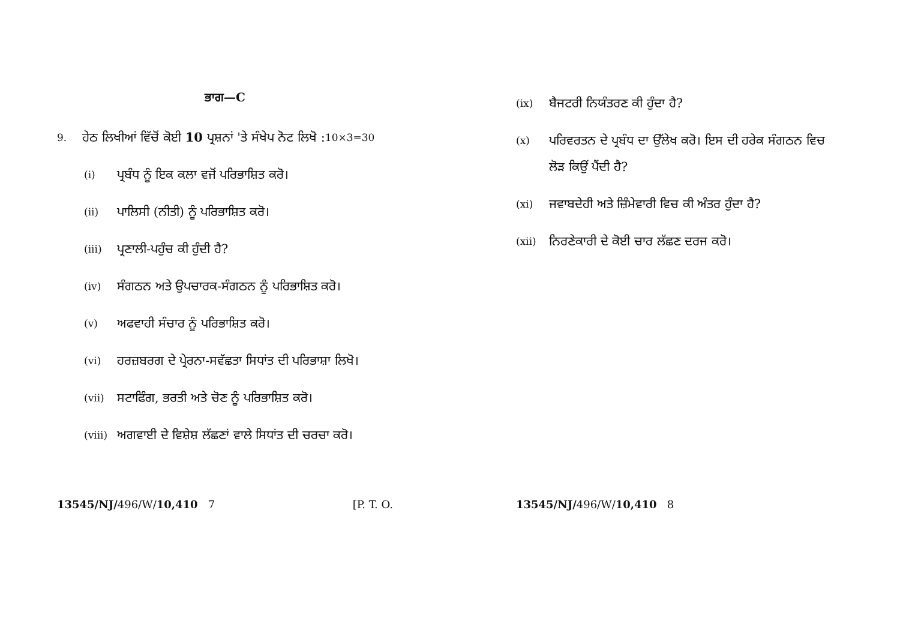ਭਾਗ—C
9. ਹੇਠ ਲਿਖੀਆਂ ਵਿੱਚੋਂ ਕੋਈ 10 ਪ੍ਰਸ਼ਨਾਂ 'ਤੇ ਸੰਖੇਪ ਨੋਟ ਲਿਖੋ : 10×3=30
(i) ਪ੍ਰਬੰਧ ਨੂੰ ਇਕ ਕਲਾ ਵਜੋਂ ਪਰਿਭਾਸ਼ਿਤ ਕਰੋ।
(ii) ਪਾਲਿਸੀ (ਨੀਤੀ) ਨੂੰ ਪਰਿਭਾਸ਼ਿਤ ਕਰੋ।
(iii) ਪ੍ਰਣਾਲੀ-ਪਹੁੰਚ ਕੀ ਹੁੰਦੀ ਹੈ?
(iv) ਸੰਗਠਨ ਅਤੇ ਉਪਚਾਰਕ-ਸੰਗਠਨ ਨੂੰ ਪਰਿਭਾਸ਼ਿਤ ਕਰੋ।
(v) ਅਫਵਾਹੀ ਸੰਚਾਰ ਨੂੰ ਪਰਿਭਾਸ਼ਿਤ ਕਰੋ।
(vi) ਹਰਜ਼ਬਰਗ ਦੇ ਪ੍ਰੇਰਨਾ-ਸਵੱਛਤਾ ਸਿਧਾਂਤ ਦੀ ਪਰਿਭਾਸ਼ਾ ਲਿਖੋ।
(vii) ਸਟਾਫਿੰਗ, ਭਰਤੀ ਅਤੇ ਚੋਣ ਨੂੰ ਪਰਿਭਾਸ਼ਿਤ ਕਰੋ।
(viii) ਅਗਵਾਈ ਦੇ ਵਿਸ਼ੇਸ਼ ਲੱਛਣਾਂ ਵਾਲੇ ਸਿਧਾਂਤ ਦੀ ਚਰਚਾ ਕਰੋ।
13545/NJ/496/W/10,410 7 [P. T. O.
(ix) ਬੈਜਟਰੀ ਨਿਯੰਤਰਣ ਕੀ ਹੁੰਦਾ ਹੈ?
(x) ਪਰਿਵਰਤਨ ਦੇ ਪ੍ਰਬੰਧ ਦਾ ਉੱਲੇਖ ਕਰੋ। ਇਸ ਦੀ ਹਰੇਕ ਸੰਗਠਨ ਵਿਚ ਲੋੜ ਕਿਉਂ ਪੈਂਦੀ ਹੈ?
(xi) ਜਵਾਬਦੇਹੀ ਅਤੇ ਜ਼ਿੰਮੇਵਾਰੀ ਵਿਚ ਕੀ ਅੰਤਰ ਹੁੰਦਾ ਹੈ?
(xii) ਨਿਰਣੇਕਾਰੀ ਦੇ ਕੋਈ ਚਾਰ ਲੱਛਣ ਦਰਜ ਕਰੋ।
13545/NJ/496/W/10,410 8